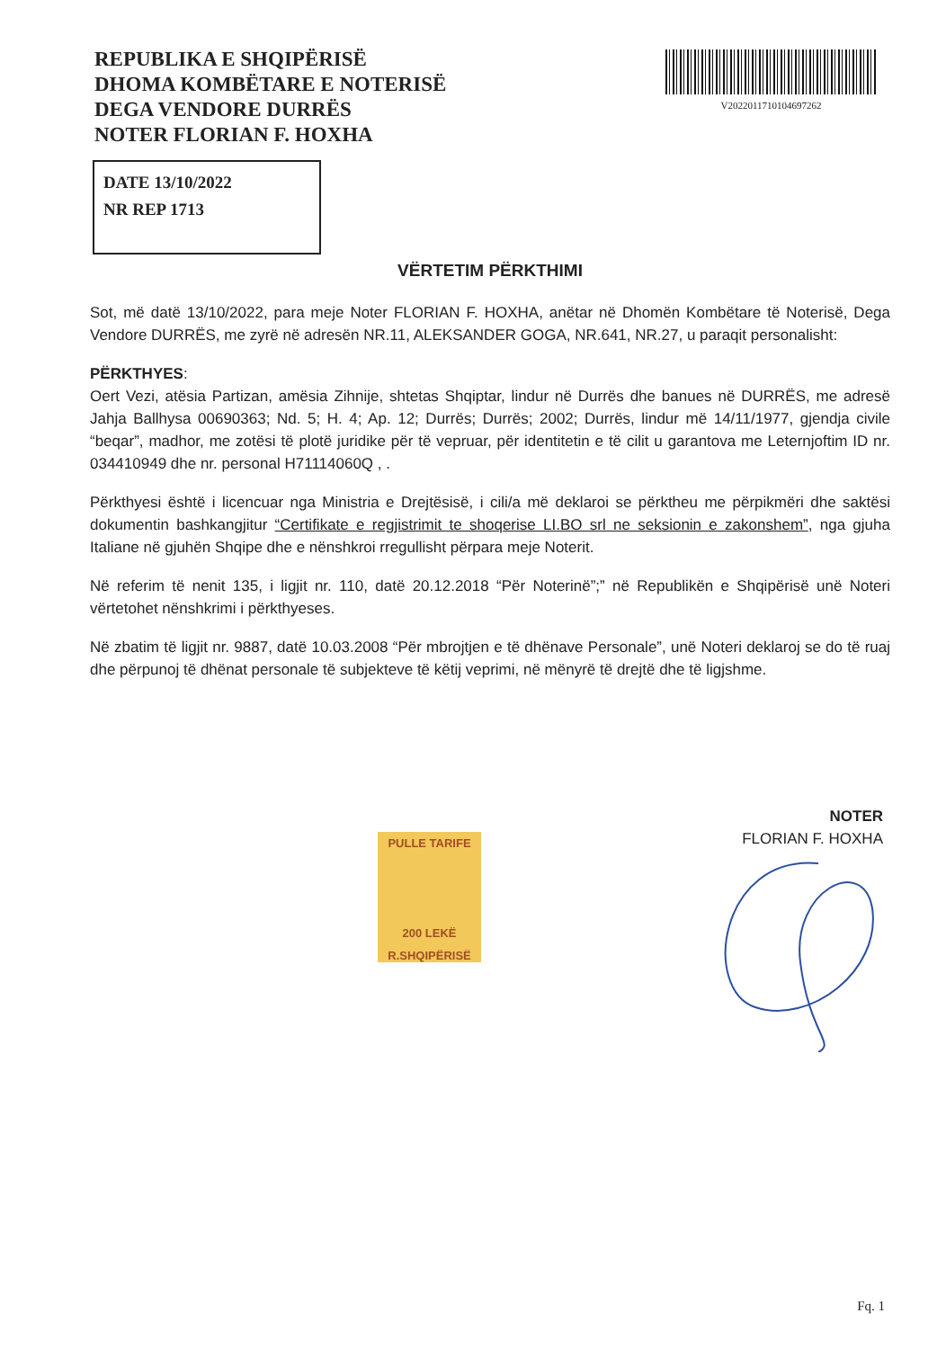REPUBLIKA E SHQIPËRISË
DHOMA KOMBËTARE E NOTERISË
DEGA VENDORE DURRËS
NOTER FLORIAN F. HOXHA
V20220117101046972​62
DATE 13/10/2022
NR REP 1713
VËRTETIM PËRKTHIMI
Sot, më datë 13/10/2022, para meje Noter FLORIAN F. HOXHA, anëtar në Dhomën Kombëtare të Noterisë, Dega Vendore DURRËS, me zyrë në adresën NR.11, ALEKSANDER GOGA, NR.641, NR.27, u paraqit personalisht:
PËRKTHYES:
Oert Vezi, atësia Partizan, amësia Zihnije, shtetas Shqiptar, lindur në Durrës dhe banues në DURRËS, me adresë Jahja Ballhysa 00690363; Nd. 5; H. 4; Ap. 12; Durrës; Durrës; 2002; Durrës, lindur më 14/11/1977, gjendja civile “beqar”, madhor, me zotësi të plotë juridike për të vepruar, për identitetin e të cilit u garantova me Leternjoftim ID nr. 034410949 dhe nr. personal H71114060Q , .
Përkthyesi është i licencuar nga Ministria e Drejtësisë, i cili/a më deklaroi se përktheu me përpikmëri dhe saktësi dokumentin bashkangjitur “Certifikate e regjistrimit te shoqerise LI.BO srl ne seksionin e zakonshem”, nga gjuha Italiane në gjuhën Shqipe dhe e nënshkroi rregullisht përpara meje Noterit.
Në referim të nenit 135, i ligjit nr. 110, datë 20.12.2018 “Për Noterinë”;” në Republikën e Shqipërisë unë Noteri vërtetohet nënshkrimi i përkthyeses.
Në zbatim të ligjit nr. 9887, datë 10.03.2008 “Për mbrojtjen e të dhënave Personale”, unë Noteri deklaroj se do të ruaj dhe përpunoj të dhënat personale të subjekteve të këtij veprimi, në mënyrë të drejtë dhe të ligjshme.
PULLE TARIFE
200 LEKË
R.SHQIPËRISË
NOTER
FLORIAN F. HOXHA
Fq. 1